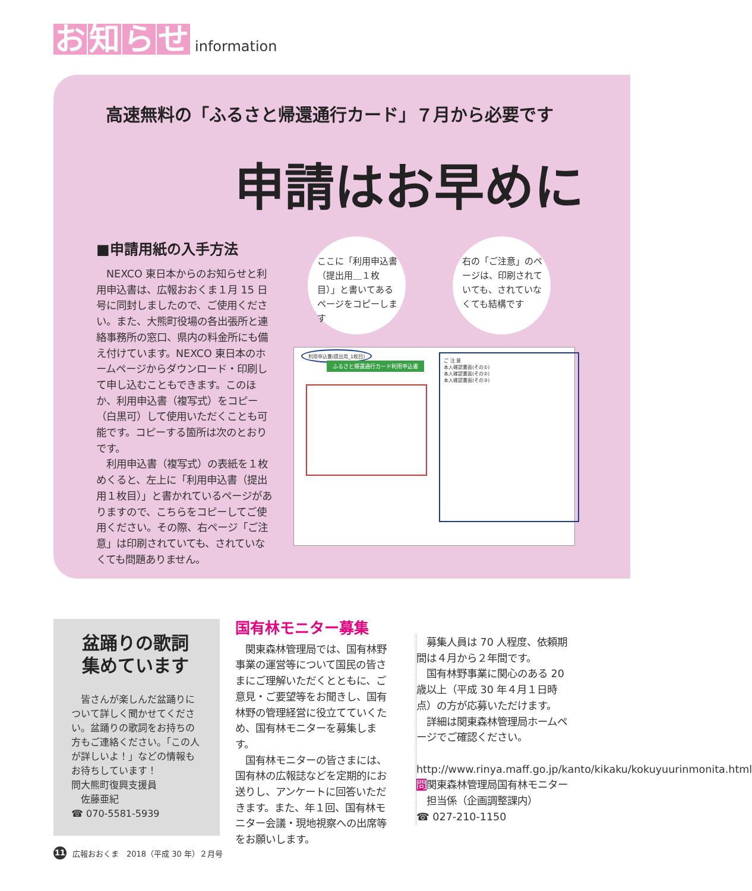お知らせ information
高速無料の「ふるさと帰還通行カード」７月から必要です
申請はお早めに
■申請用紙の入手方法
　NEXCO 東日本からのお知らせと利用申込書は、広報おおくま１月 15 日号に同封しましたので、ご使用ください。また、大熊町役場の各出張所と連絡事務所の窓口、県内の料金所にも備え付けています。NEXCO 東日本のホームページからダウンロード・印刷して申し込むこともできます。このほか、利用申込書（複写式）をコピー（白黒可）して使用いただくことも可能です。コピーする箇所は次のとおりです。
　利用申込書（複写式）の表紙を１枚めくると、左上に「利用申込書（提出用１枚目）」と書かれているページがありますので、こちらをコピーしてご使用ください。その際、右ページ「ご注意」は印刷されていても、されていなくても問題ありません。
ここに「利用申込書（提出用＿１枚目）」と書いてあるページをコピーします
右の「ご注意」のページは、印刷されていても、されていなくても結構です
利用申込書(提出用_1枚目)
ふるさと帰還通行カード利用申込書
ご 注 意
本人確認書面(その①)
本人確認書面(その②)
本人確認書面(その③)
盆踊りの歌詞
集めています
　皆さんが楽しんだ盆踊りについて詳しく聞かせてください。盆踊りの歌詞をお持ちの方もご連絡ください。「この人が詳しいよ！」などの情報もお待ちしています！
問大熊町復興支援員
　佐藤亜紀
☎ 070-5581-5939
国有林モニター募集
　関東森林管理局では、国有林野事業の運営等について国民の皆さまにご理解いただくとともに、ご意見・ご要望等をお聞きし、国有林野の管理経営に役立てていくため、国有林モニターを募集します。
　国有林モニターの皆さまには、国有林の広報誌などを定期的にお送りし、アンケートに回答いただきます。また、年１回、国有林モニター会議・現地視察への出席等をお願いします。
　募集人員は 70 人程度、依頼期間は４月から２年間です。
　国有林野事業に関心のある 20 歳以上（平成 30 年４月１日時点）の方が応募いただけます。
　詳細は関東森林管理局ホームページでご確認ください。
　http://www.rinya.maff.go.jp/kanto/kikaku/kokuyuurinmonita.html
問関東森林管理局国有林モニター
　担当係（企画調整課内）
☎ 027-210-1150
11 広報おおくま　2018（平成 30 年）２月号